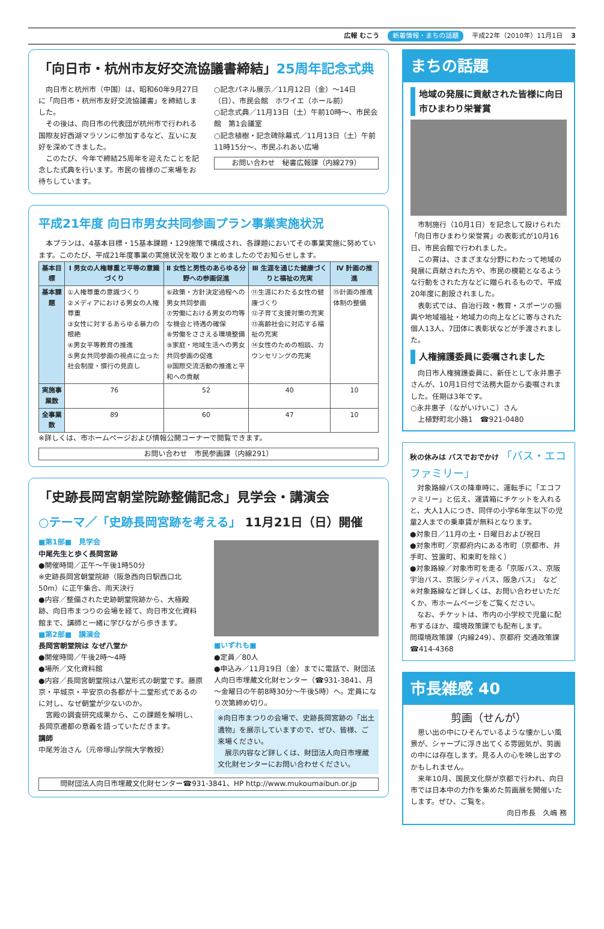広報 むこう 新着情報・まちの話題 平成22年（2010年）11月1日 3
「向日市・杭州市友好交流協議書締結」25周年記念式典
　向日市と杭州市（中国）は、昭和60年9月27日に「向日市・杭州市友好交流協議書」を締結しました。
　その後は、向日市の代表団が杭州市で行われる国際友好西湖マラソンに参加するなど、互いに友好を深めてきました。
　このたび、今年で締結25周年を迎えたことを記念した式典を行います。市民の皆様のご来場をお待ちしています。
○記念パネル展示／11月12日（金）～14日（日）、市民会館　ホワイエ（ホール前）
○記念式典／11月13日（土）午前10時～、市民会館　第1会議室
○記念植樹・記念碑除幕式／11月13日（土）午前11時15分～、市民ふれあい広場
お問い合わせ　秘書広報課（内線279）
平成21年度 向日市男女共同参画プラン事業実施状況
　本プランは、4基本目標・15基本課題・129施策で構成され、各課題においてその事業実施に努めています。このたび、平成21年度事業の実施状況を取りまとめましたのでお知らせします。
| 基本目標 | Ⅰ 男女の人権尊重と平等の意識づくり | Ⅱ 女性と男性のあらゆる分野への参画促進 | Ⅲ 生涯を通じた健康づくりと福祉の充実 | Ⅳ 計画の推進 |
| --- | --- | --- | --- | --- |
| 基本課題 | ①人権尊重の意識づくり ②メディアにおける男女の人権尊重 ③女性に対するあらゆる暴力の根絶 ④男女平等教育の推進 ⑤男女共同参画の視点に立った社会制度・慣行の見直し | ⑥政策・方針決定過程への男女共同参画 ⑦労働における男女の均等な機会と待遇の確保 ⑧労働をささえる環境整備 ⑨家庭・地域生活への男女共同参画の促進 ⑩国際交流活動の推進と平和への貢献 | ⑪生涯にわたる女性の健康づくり ⑫子育て支援対策の充実 ⑬高齢社会に対応する福祉の充実 ⑭女性のための相談、カウンセリングの充実 | ⑮計画の推進体制の整備 |
| 実施事業数 | 76 | 52 | 40 | 10 |
| 全事業数 | 89 | 60 | 47 | 10 |
※詳しくは、市ホームページおよび情報公開コーナーで閲覧できます。
お問い合わせ　市民参画課（内線291）
「史跡長岡宮朝堂院跡整備記念」見学会・講演会
○テーマ／「史跡長岡宮跡を考える」 11月21日（日）開催
■第1部■　見学会
中尾先生と歩く長岡宮跡
●開催時間／正午～午後1時50分
※史跡長岡宮朝堂院跡（阪急西向日駅西口北50m）に正午集合、雨天決行
●内容／整備された史跡朝堂院跡から、大極殿跡、向日市まつりの会場を経て、向日市文化資料館まで、講師と一緒に学びながら歩きます。
■第2部■　講演会
長岡宮朝堂院は なぜ八堂か
●開催時間／午後2時～4時
●場所／文化資料館
●内容／長岡宮朝堂院は八堂形式の朝堂です。藤原京・平城京・平安京の各都が十二堂形式であるのに対し、なぜ朝堂が少ないのか。
　宮殿の調査研究成果から、この課題を解明し、長岡京遷都の意義を語っていただきます。
講師
中尾芳治さん（元帝塚山学院大学教授）
■いずれも■
●定員／80人
●申込み／11月19日（金）までに電話で、財団法人向日市埋蔵文化財センター（☎931‐3841、月～金曜日の午前8時30分～午後5時）へ。定員になり次第締め切り。
※向日市まつりの会場で、史跡長岡宮跡の「出土遺物」を展示していますので、ぜひ、皆様、ご来場ください。
　展示内容など詳しくは、財団法人向日市埋蔵文化財センターにお問い合わせください。
問財団法人向日市埋蔵文化財センター☎931‐3841、HP http://www.mukoumaibun.or.jp
まちの話題
地域の発展に貢献された皆様に向日市ひまわり栄誉賞
　市制施行（10月1日）を記念して設けられた「向日市ひまわり栄誉賞」の表彰式が10月16日、市民会館で行われました。
　この賞は、さまざまな分野にわたって地域の発展に貢献された方や、市民の模範となるような行動をされた方などに贈られるもので、平成20年度に創設されました。
　表彰式では、自治行政・教育・スポーツの振興や地域福祉・地域力の向上などに寄与された個人13人、7団体に表彰状などが手渡されました。
人権擁護委員に委嘱されました
　向日市人権擁護委員に、新任として永井惠子さんが、10月1日付で法務大臣から委嘱されました。任期は3年です。
○永井惠子（ながいけいこ）さん
　上植野町北小路1　☎921‐0480
秋の休みは バスでおでかけ 「バス・エコファミリー」
　対象路線バスの降車時に、運転手に「エコファミリー」と伝え、運賃箱にチケットを入れると、大人1人につき、同伴の小学6年生以下の児童2人までの乗車賃が無料となります。
●対象日／11月の土・日曜日および祝日
●対象市町／京都府内にある市町（京都市、井手町、笠置町、和束町を除く）
●対象路線／対象市町を走る「京阪バス、京阪宇治バス、京阪シティバス、阪急バス」　など
※対象路線など詳しくは、お問い合わせいただくか、市ホームページをご覧ください。
　なお、チケットは、市内の小学校で児童に配布するほか、環境政策課でも配布します。
問環境政策課（内線249）、京都府 交通政策課 ☎414‐4368
市長雑感 40
剪画（せんが）
　思い出の中にひそんでいるような懐かしい風景が、シャープに浮き出てくる雰囲気が、剪画の中には存在します。見る人の心を映し出すのかもしれません。
　来年10月、国民文化祭が京都で行われ、向日市では日本中の力作を集めた剪画展を開催いたします。ぜひ、ご覧を。
向日市長　久嶋 務